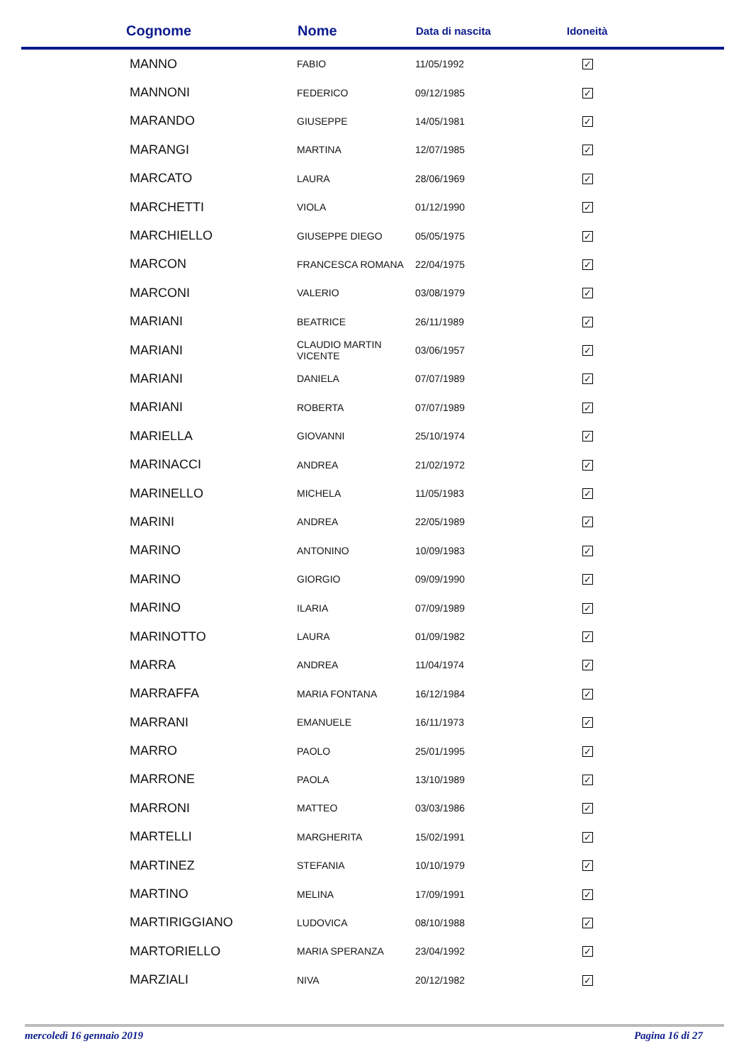| Cognome | Nome | Data di nascita | Idoneità |
| --- | --- | --- | --- |
| MANNO | FABIO | 11/05/1992 | ✓ |
| MANNONI | FEDERICO | 09/12/1985 | ✓ |
| MARANDO | GIUSEPPE | 14/05/1981 | ✓ |
| MARANGI | MARTINA | 12/07/1985 | ✓ |
| MARCATO | LAURA | 28/06/1969 | ✓ |
| MARCHETTI | VIOLA | 01/12/1990 | ✓ |
| MARCHIELLO | GIUSEPPE DIEGO | 05/05/1975 | ✓ |
| MARCON | FRANCESCA ROMANA | 22/04/1975 | ✓ |
| MARCONI | VALERIO | 03/08/1979 | ✓ |
| MARIANI | BEATRICE | 26/11/1989 | ✓ |
| MARIANI | CLAUDIO MARTIN VICENTE | 03/06/1957 | ✓ |
| MARIANI | DANIELA | 07/07/1989 | ✓ |
| MARIANI | ROBERTA | 07/07/1989 | ✓ |
| MARIELLA | GIOVANNI | 25/10/1974 | ✓ |
| MARINACCI | ANDREA | 21/02/1972 | ✓ |
| MARINELLO | MICHELA | 11/05/1983 | ✓ |
| MARINI | ANDREA | 22/05/1989 | ✓ |
| MARINO | ANTONINO | 10/09/1983 | ✓ |
| MARINO | GIORGIO | 09/09/1990 | ✓ |
| MARINO | ILARIA | 07/09/1989 | ✓ |
| MARINOTTO | LAURA | 01/09/1982 | ✓ |
| MARRA | ANDREA | 11/04/1974 | ✓ |
| MARRAFFA | MARIA FONTANA | 16/12/1984 | ✓ |
| MARRANI | EMANUELE | 16/11/1973 | ✓ |
| MARRO | PAOLO | 25/01/1995 | ✓ |
| MARRONE | PAOLA | 13/10/1989 | ✓ |
| MARRONI | MATTEO | 03/03/1986 | ✓ |
| MARTELLI | MARGHERITA | 15/02/1991 | ✓ |
| MARTINEZ | STEFANIA | 10/10/1979 | ✓ |
| MARTINO | MELINA | 17/09/1991 | ✓ |
| MARTIRIGGIANO | LUDOVICA | 08/10/1988 | ✓ |
| MARTORIELLO | MARIA SPERANZA | 23/04/1992 | ✓ |
| MARZIALI | NIVA | 20/12/1982 | ✓ |
mercoledì 16 gennaio 2019 Pagina 16 di 27